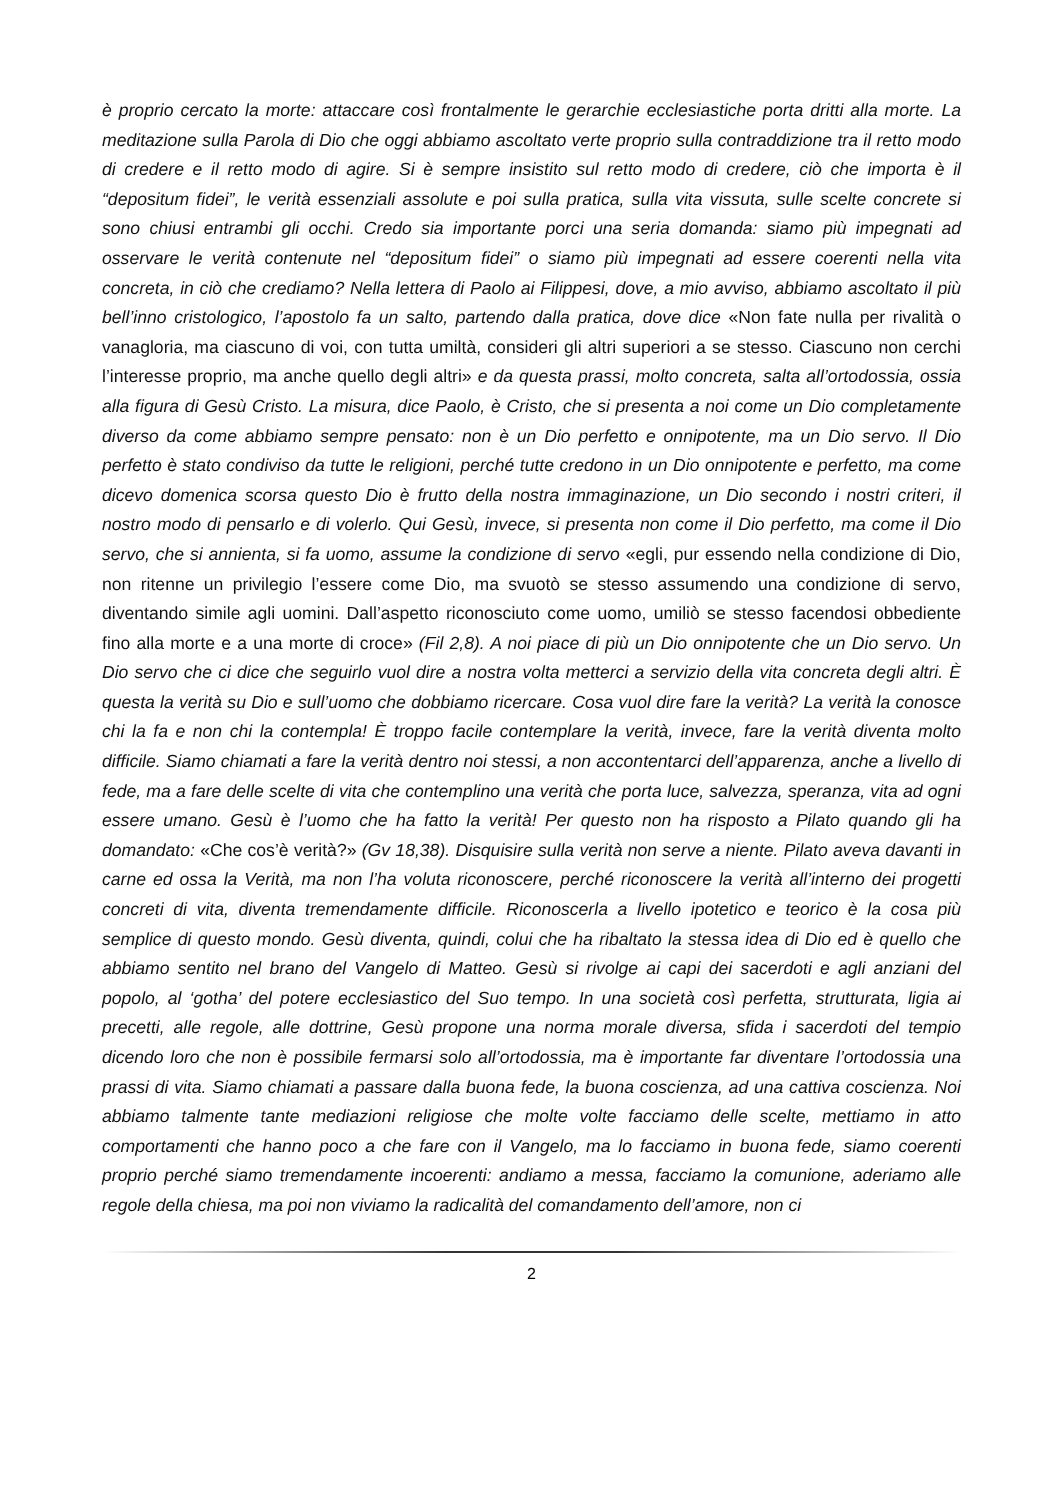è proprio cercato la morte: attaccare così frontalmente le gerarchie ecclesiastiche porta dritti alla morte. La meditazione sulla Parola di Dio che oggi abbiamo ascoltato verte proprio sulla contraddizione tra il retto modo di credere e il retto modo di agire. Si è sempre insistito sul retto modo di credere, ciò che importa è il “depositum fidei”, le verità essenziali assolute e poi sulla pratica, sulla vita vissuta, sulle scelte concrete si sono chiusi entrambi gli occhi. Credo sia importante porci una seria domanda: siamo più impegnati ad osservare le verità contenute nel “depositum fidei” o siamo più impegnati ad essere coerenti nella vita concreta, in ciò che crediamo? Nella lettera di Paolo ai Filippesi, dove, a mio avviso, abbiamo ascoltato il più bell’inno cristologico, l’apostolo fa un salto, partendo dalla pratica, dove dice «Non fate nulla per rivalità o vanagloria, ma ciascuno di voi, con tutta umiltà, consideri gli altri superiori a se stesso. Ciascuno non cerchi l’interesse proprio, ma anche quello degli altri» e da questa prassi, molto concreta, salta all’ortodossia, ossia alla figura di Gesù Cristo. La misura, dice Paolo, è Cristo, che si presenta a noi come un Dio completamente diverso da come abbiamo sempre pensato: non è un Dio perfetto e onnipotente, ma un Dio servo. Il Dio perfetto è stato condiviso da tutte le religioni, perché tutte credono in un Dio onnipotente e perfetto, ma come dicevo domenica scorsa questo Dio è frutto della nostra immaginazione, un Dio secondo i nostri criteri, il nostro modo di pensarlo e di volerlo. Qui Gesù, invece, si presenta non come il Dio perfetto, ma come il Dio servo, che si annienta, si fa uomo, assume la condizione di servo «egli, pur essendo nella condizione di Dio, non ritenne un privilegio l’essere come Dio, ma svuotò se stesso assumendo una condizione di servo, diventando simile agli uomini. Dall’aspetto riconosciuto come uomo, umiliò se stesso facendosi obbediente fino alla morte e a una morte di croce» (Fil 2,8). A noi piace di più un Dio onnipotente che un Dio servo. Un Dio servo che ci dice che seguirlo vuol dire a nostra volta metterci a servizio della vita concreta degli altri. È questa la verità su Dio e sull’uomo che dobbiamo ricercare. Cosa vuol dire fare la verità? La verità la conosce chi la fa e non chi la contempla! È troppo facile contemplare la verità, invece, fare la verità diventa molto difficile. Siamo chiamati a fare la verità dentro noi stessi, a non accontentarci dell’apparenza, anche a livello di fede, ma a fare delle scelte di vita che contemplino una verità che porta luce, salvezza, speranza, vita ad ogni essere umano. Gesù è l’uomo che ha fatto la verità! Per questo non ha risposto a Pilato quando gli ha domandato: «Che cos’è verità?» (Gv 18,38). Disquisire sulla verità non serve a niente. Pilato aveva davanti in carne ed ossa la Verità, ma non l’ha voluta riconoscere, perché riconoscere la verità all’interno dei progetti concreti di vita, diventa tremendamente difficile. Riconoscerla a livello ipotetico e teorico è la cosa più semplice di questo mondo. Gesù diventa, quindi, colui che ha ribaltato la stessa idea di Dio ed è quello che abbiamo sentito nel brano del Vangelo di Matteo. Gesù si rivolge ai capi dei sacerdoti e agli anziani del popolo, al ‘gotha’ del potere ecclesiastico del Suo tempo. In una società così perfetta, strutturata, ligia ai precetti, alle regole, alle dottrine, Gesù propone una norma morale diversa, sfida i sacerdoti del tempio dicendo loro che non è possibile fermarsi solo all’ortodossia, ma è importante far diventare l’ortodossia una prassi di vita. Siamo chiamati a passare dalla buona fede, la buona coscienza, ad una cattiva coscienza. Noi abbiamo talmente tante mediazioni religiose che molte volte facciamo delle scelte, mettiamo in atto comportamenti che hanno poco a che fare con il Vangelo, ma lo facciamo in buona fede, siamo coerenti proprio perché siamo tremendamente incoerenti: andiamo a messa, facciamo la comunione, aderiamo alle regole della chiesa, ma poi non viviamo la radicalità del comandamento dell’amore, non ci
2